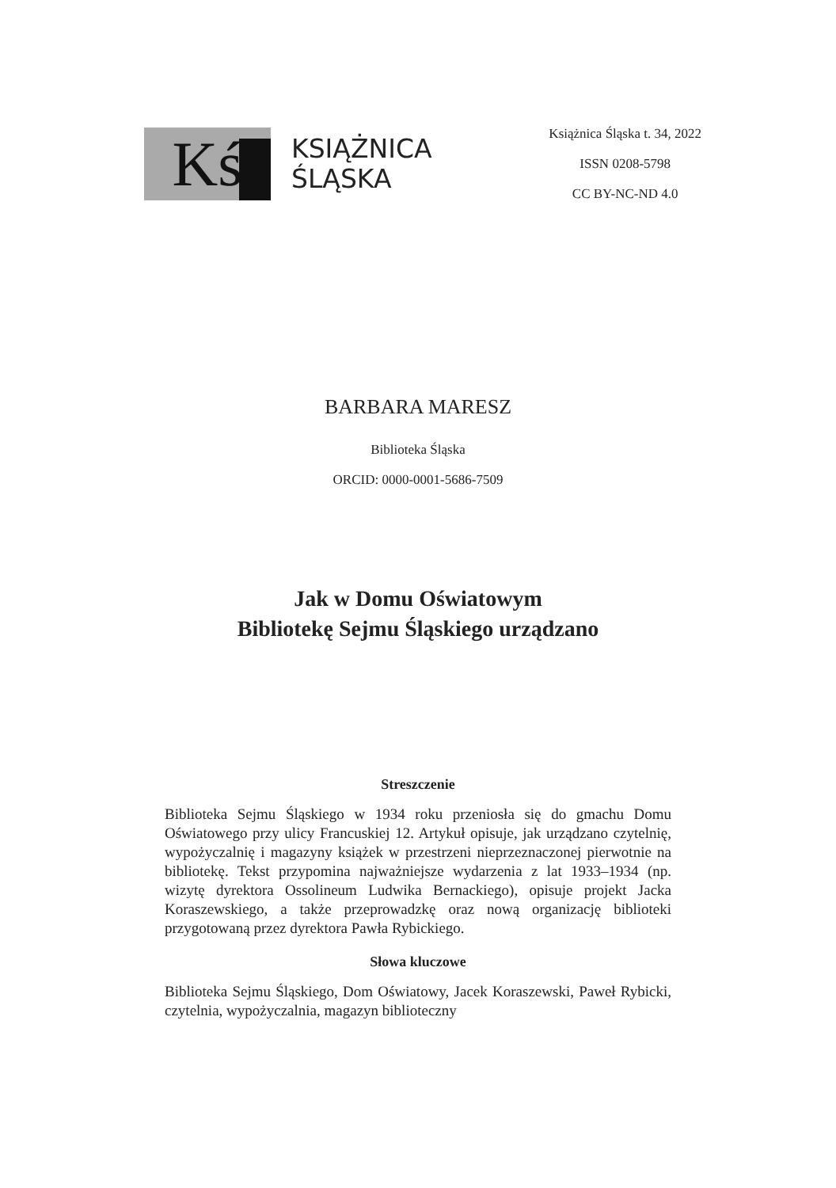Kś
KSIĄŻNICA
ŚLĄSKA
Książnica Śląska t. 34, 2022
ISSN 0208-5798
CC BY-NC-ND 4.0
BARBARA MARESZ
Biblioteka Śląska
ORCID: 0000-0001-5686-7509
Jak w Domu Oświatowym
Bibliotekę Sejmu Śląskiego urządzano
Streszczenie
Biblioteka Sejmu Śląskiego w 1934 roku przeniosła się do gmachu Domu Oświatowego przy ulicy Francuskiej 12. Artykuł opisuje, jak urządzano czytelnię, wypożyczalnię i magazyny książek w przestrzeni nieprzeznaczonej pierwotnie na bibliotekę. Tekst przypomina najważniejsze wydarzenia z lat 1933–1934 (np. wizytę dyrektora Ossolineum Ludwika Bernackiego), opisuje projekt Jacka Koraszewskiego, a także przeprowadzkę oraz nową organizację biblioteki przygotowaną przez dyrektora Pawła Rybickiego.
Słowa kluczowe
Biblioteka Sejmu Śląskiego, Dom Oświatowy, Jacek Koraszewski, Paweł Rybicki, czytelnia, wypożyczalnia, magazyn biblioteczny